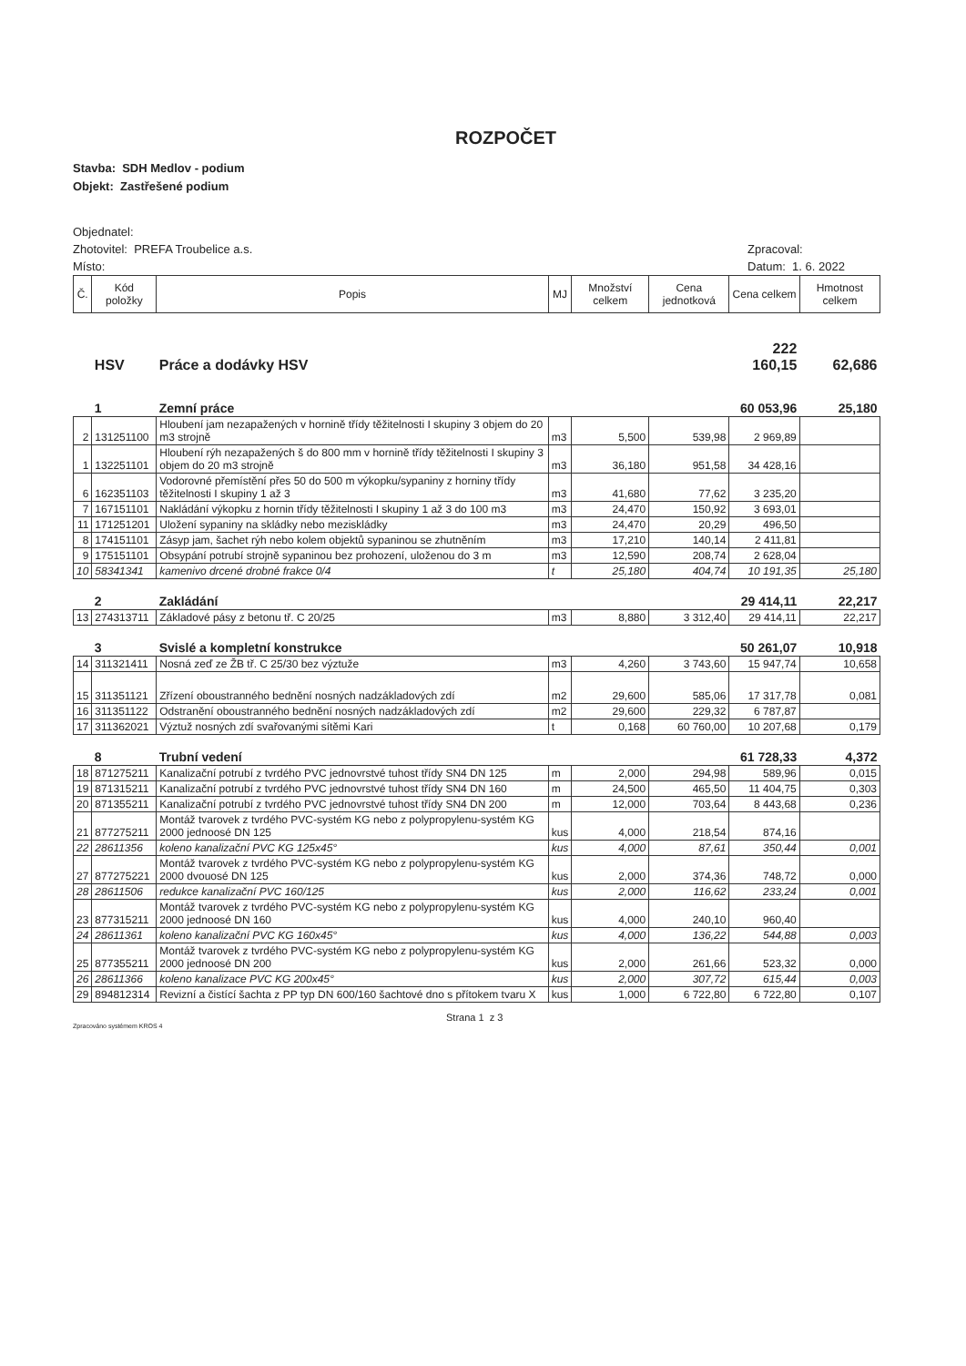ROZPOČET
Stavba: SDH Medlov - podium
Objekt: Zastřešené podium
Objednatel:
Zhotovitel: PREFA Troubelice a.s.
Místo:
Zpracoval:
Datum: 1. 6. 2022
| Č. | Kód položky | Popis | MJ | Množství celkem | Cena jednotková | Cena celkem | Hmotnost celkem |
| --- | --- | --- | --- | --- | --- | --- | --- |
| | HSV | Práce a dodávky HSV | | | | 222 160,15 | 62,686 |
| | 1 | Zemní práce | | | | 60 053,96 | 25,180 |
| 2 | 131251100 | Hloubení jam nezapažených v hornině třídy těžitelnosti I skupiny 3 objem do 20 m3 strojně | m3 | 5,500 | 539,98 | 2 969,89 | |
| 1 | 132251101 | Hloubení rýh nezapažených š do 800 mm v hornině třídy těžitelnosti I skupiny 3 objem do 20 m3 strojně | m3 | 36,180 | 951,58 | 34 428,16 | |
| 6 | 162351103 | Vodorovné přemístění přes 50 do 500 m výkopku/sypaniny z horniny třídy těžitelnosti I skupiny 1 až 3 | m3 | 41,680 | 77,62 | 3 235,20 | |
| 7 | 167151101 | Nakládání výkopku z hornin třídy těžitelnosti I skupiny 1 až 3 do 100 m3 | m3 | 24,470 | 150,92 | 3 693,01 | |
| 11 | 171251201 | Uložení sypaniny na skládky nebo meziskládky | m3 | 24,470 | 20,29 | 496,50 | |
| 8 | 174151101 | Zásyp jam, šachet rýh nebo kolem objektů sypaninou se zhutněním | m3 | 17,210 | 140,14 | 2 411,81 | |
| 9 | 175151101 | Obsypání potrubí strojně sypaninou bez prohození, uloženou do 3 m | m3 | 12,590 | 208,74 | 2 628,04 | |
| 10 | 58341341 | kamenivo drcené drobné frakce 0/4 | t | 25,180 | 404,74 | 10 191,35 | 25,180 |
| | 2 | Zakládání | | | | 29 414,11 | 22,217 |
| 13 | 274313711 | Základové pásy z betonu tř. C 20/25 | m3 | 8,880 | 3 312,40 | 29 414,11 | 22,217 |
| | 3 | Svislé a kompletní konstrukce | | | | 50 261,07 | 10,918 |
| 14 | 311321411 | Nosná zeď ze ŽB tř. C 25/30 bez výztuže | m3 | 4,260 | 3 743,60 | 15 947,74 | 10,658 |
| 15 | 311351121 | Zřízení oboustranného bednění nosných nadzákladových zdí | m2 | 29,600 | 585,06 | 17 317,78 | 0,081 |
| 16 | 311351122 | Odstranění oboustranného bednění nosných nadzákladových zdí | m2 | 29,600 | 229,32 | 6 787,87 | |
| 17 | 311362021 | Výztuž nosných zdí svařovanými sítěmi Kari | t | 0,168 | 60 760,00 | 10 207,68 | 0,179 |
| | 8 | Trubní vedení | | | | 61 728,33 | 4,372 |
| 18 | 871275211 | Kanalizační potrubí z tvrdého PVC jednovrstvé tuhost třídy SN4 DN 125 | m | 2,000 | 294,98 | 589,96 | 0,015 |
| 19 | 871315211 | Kanalizační potrubí z tvrdého PVC jednovrstvé tuhost třídy SN4 DN 160 | m | 24,500 | 465,50 | 11 404,75 | 0,303 |
| 20 | 871355211 | Kanalizační potrubí z tvrdého PVC jednovrstvé tuhost třídy SN4 DN 200 | m | 12,000 | 703,64 | 8 443,68 | 0,236 |
| 21 | 877275211 | Montáž tvarovek z tvrdého PVC-systém KG nebo z polypropylenu-systém KG 2000 jednoosé DN 125 | kus | 4,000 | 218,54 | 874,16 | |
| 22 | 28611356 | koleno kanalizační PVC KG 125x45° | kus | 4,000 | 87,61 | 350,44 | 0,001 |
| 27 | 877275221 | Montáž tvarovek z tvrdého PVC-systém KG nebo z polypropylenu-systém KG 2000 dvouosé DN 125 | kus | 2,000 | 374,36 | 748,72 | 0,000 |
| 28 | 28611506 | redukce kanalizační PVC 160/125 | kus | 2,000 | 116,62 | 233,24 | 0,001 |
| 23 | 877315211 | Montáž tvarovek z tvrdého PVC-systém KG nebo z polypropylenu-systém KG 2000 jednoosé DN 160 | kus | 4,000 | 240,10 | 960,40 | |
| 24 | 28611361 | koleno kanalizační PVC KG 160x45° | kus | 4,000 | 136,22 | 544,88 | 0,003 |
| 25 | 877355211 | Montáž tvarovek z tvrdého PVC-systém KG nebo z polypropylenu-systém KG 2000 jednoosé DN 200 | kus | 2,000 | 261,66 | 523,32 | 0,000 |
| 26 | 28611366 | koleno kanalizace PVC KG 200x45° | kus | 2,000 | 307,72 | 615,44 | 0,003 |
| 29 | 894812314 | Revizní a čistící šachta z PP typ DN 600/160 šachtové dno s přítokem tvaru X | kus | 1,000 | 6 722,80 | 6 722,80 | 0,107 |
Zpracováno systémem KROS 4
Strana 1 z 3